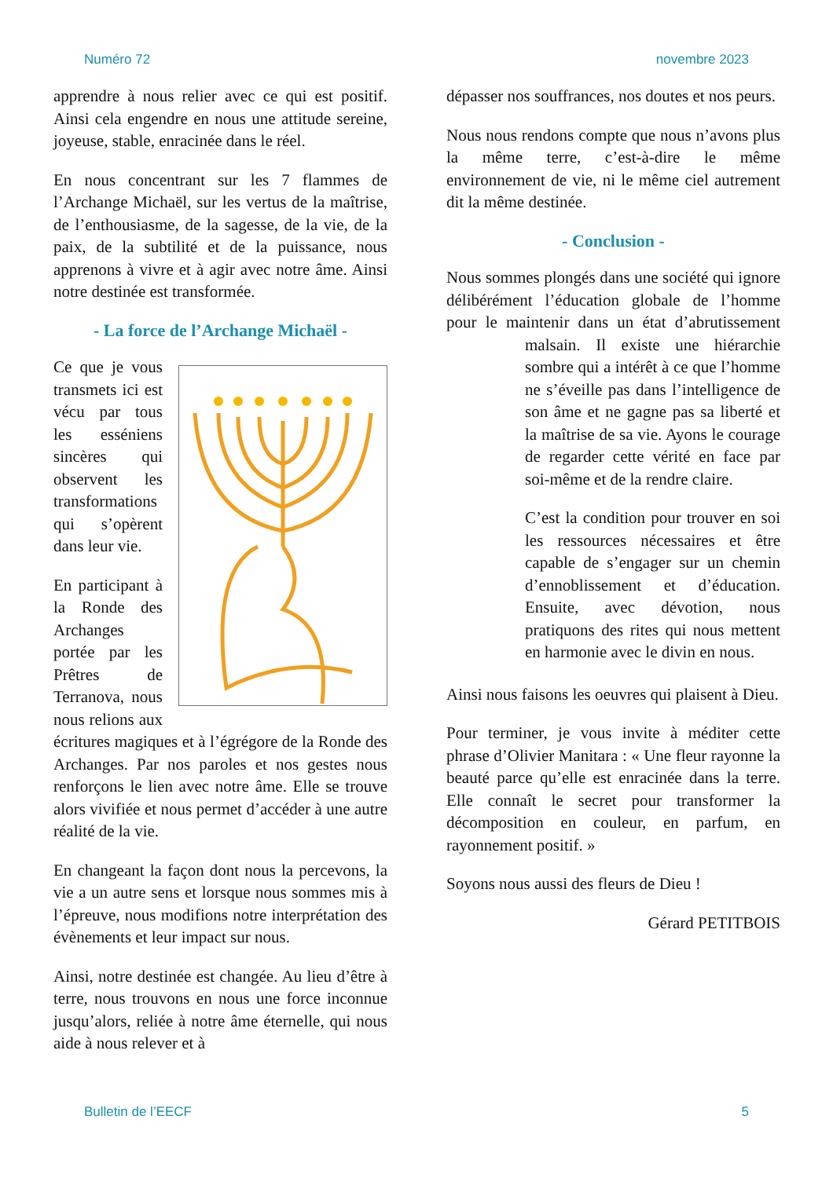Numéro 72 novembre 2023
apprendre à nous relier avec ce qui est positif. Ainsi cela engendre en nous une attitude sereine, joyeuse, stable, enracinée dans le réel.
En nous concentrant sur les 7 flammes de l’Archange Michaël, sur les vertus de la maîtrise, de l’enthousiasme, de la sagesse, de la vie, de la paix, de la subtilité et de la puissance, nous apprenons à vivre et à agir avec notre âme. Ainsi notre destinée est transformée.
- La force de l’Archange Michaël -
Ce que je vous transmets ici est vécu par tous les esséniens sincères qui observent les transformations qui s’opèrent dans leur vie.
En participant à la Ronde des Archanges portée par les Prêtres de Terranova, nous nous relions aux écritures magiques et à l’égrégore de la Ronde des Archanges. Par nos paroles et nos gestes nous renforçons le lien avec notre âme. Elle se trouve alors vivifiée et nous permet d’accéder à une autre réalité de la vie.
En changeant la façon dont nous la percevons, la vie a un autre sens et lorsque nous sommes mis à l’épreuve, nous modifions notre interprétation des évènements et leur impact sur nous.
Ainsi, notre destinée est changée. Au lieu d’être à terre, nous trouvons en nous une force inconnue jusqu’alors, reliée à notre âme éternelle, qui nous aide à nous relever et à
dépasser nos souffrances, nos doutes et nos peurs.
Nous nous rendons compte que nous n’avons plus la même terre, c’est-à-dire le même environnement de vie, ni le même ciel autrement dit la même destinée.
- Conclusion -
Nous sommes plongés dans une société qui ignore délibérément l’éducation globale de l’homme pour le maintenir dans un état d’abrutissement malsain. Il existe une hiérarchie sombre qui a intérêt à ce que l’homme ne s’éveille pas dans l’intelligence de son âme et ne gagne pas sa liberté et la maîtrise de sa vie. Ayons le courage de regarder cette vérité en face par soi-même et de la rendre claire.
C’est la condition pour trouver en soi les ressources nécessaires et être capable de s’engager sur un chemin d’ennoblissement et d’éducation. Ensuite, avec dévotion, nous pratiquons des rites qui nous mettent en harmonie avec le divin en nous.
Ainsi nous faisons les oeuvres qui plaisent à Dieu.
Pour terminer, je vous invite à méditer cette phrase d’Olivier Manitara : « Une fleur rayonne la beauté parce qu’elle est enracinée dans la terre. Elle connaît le secret pour transformer la décomposition en couleur, en parfum, en rayonnement positif. »
Soyons nous aussi des fleurs de Dieu !
Gérard PETITBOIS
Bulletin de l’EECF 5